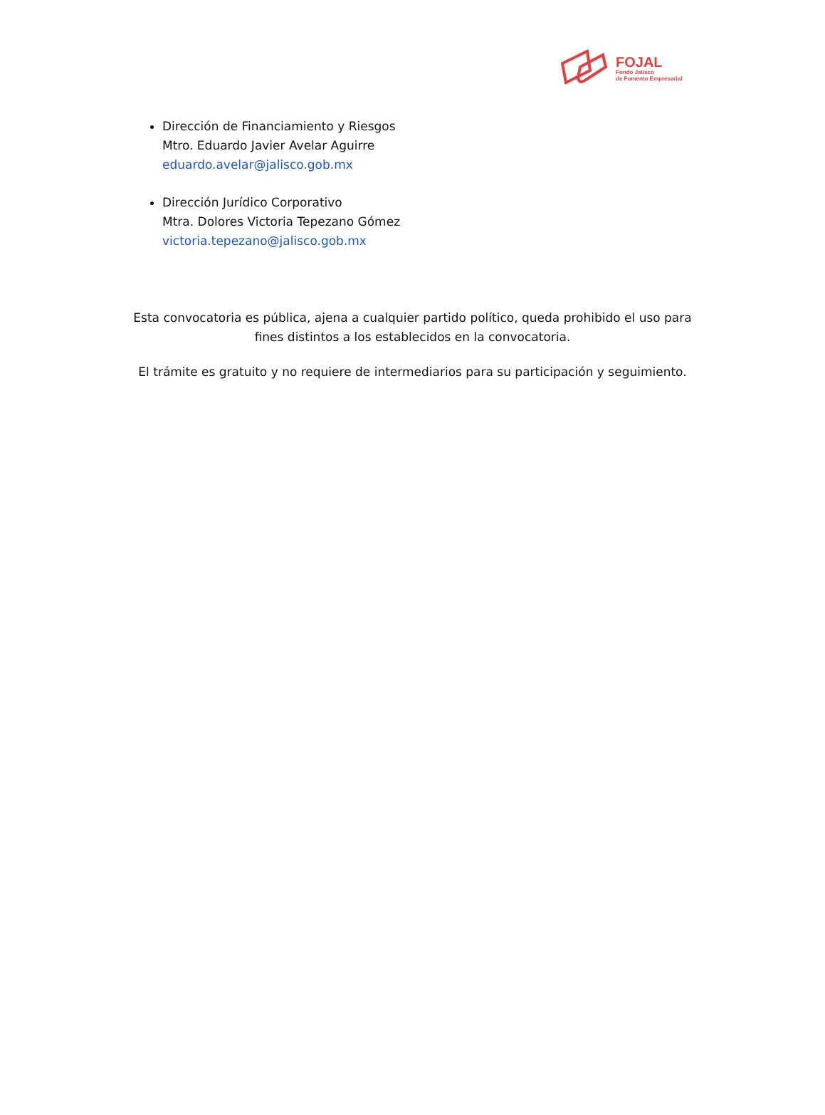FOJAL
Fondo Jalisco
de Fomento Empresarial
Dirección de Financiamiento y Riesgos
Mtro. Eduardo Javier Avelar Aguirre
eduardo.avelar@jalisco.gob.mx
Dirección Jurídico Corporativo
Mtra. Dolores Victoria Tepezano Gómez
victoria.tepezano@jalisco.gob.mx
Esta convocatoria es pública, ajena a cualquier partido político, queda prohibido el uso para fines distintos a los establecidos en la convocatoria.
El trámite es gratuito y no requiere de intermediarios para su participación y seguimiento.